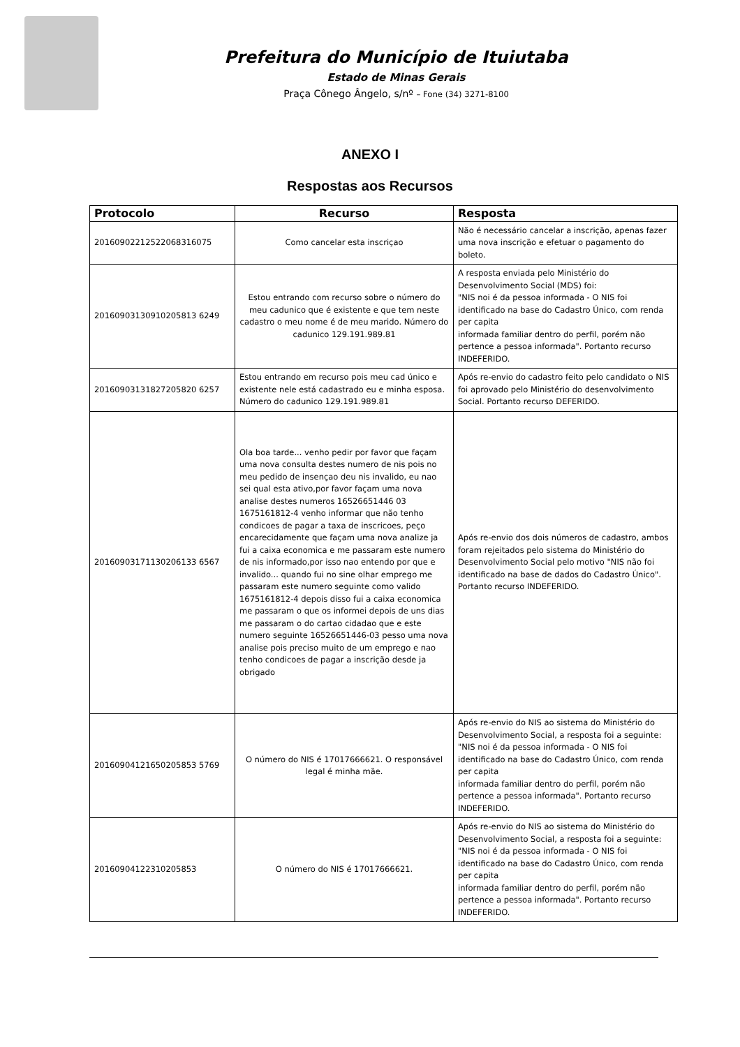Prefeitura do Município de Ituiutaba
Estado de Minas Gerais
Praça Cônego Ângelo, s/nº – Fone (34) 3271-8100
ANEXO I
Respostas aos Recursos
| Protocolo | Recurso | Resposta |
| --- | --- | --- |
| 20160902212522068316075 | Como cancelar esta inscriçao | Não é necessário cancelar a inscrição, apenas fazer uma nova inscrição e efetuar o pagamento do boleto. |
| 20160903130910205813 6249 | Estou entrando com recurso sobre o número do meu cadunico que é existente e que tem neste cadastro o meu nome é de meu marido. Número do cadunico 129.191.989.81 | A resposta enviada pelo Ministério do Desenvolvimento Social (MDS) foi: "NIS noi é da pessoa informada - O NIS foi identificado na base do Cadastro Único, com renda per capita informada familiar dentro do perfil, porém não pertence a pessoa informada". Portanto recurso INDEFERIDO. |
| 20160903131827205820 6257 | Estou entrando em recurso pois meu cad único e existente nele está cadastrado eu e minha esposa. Número do cadunico 129.191.989.81 | Após re-envio do cadastro feito pelo candidato o NIS foi aprovado pelo Ministério do desenvolvimento Social. Portanto recurso DEFERIDO. |
| 20160903171130206133 6567 | Ola boa tarde... venho pedir por favor que façam uma nova consulta destes numero de nis pois no meu pedido de insençao deu nis invalido, eu nao sei qual esta ativo,por favor façam uma nova analise destes numeros 16526651446 03 1675161812-4 venho informar que não tenho condicoes de pagar a taxa de inscricoes, peço encarecidamente que façam uma nova analize ja fui a caixa economica e me passaram este numero de nis informado,por isso nao entendo por que e invalido... quando fui no sine olhar emprego me passaram este numero seguinte como valido 1675161812-4 depois disso fui a caixa economica me passaram o que os informei depois de uns dias me passaram o do cartao cidadao que e este numero seguinte 16526651446-03 pesso uma nova analise pois preciso muito de um emprego e nao tenho condicoes de pagar a inscrição desde ja obrigado | Após re-envio dos dois números de cadastro, ambos foram rejeitados pelo sistema do Ministério do Desenvolvimento Social pelo motivo "NIS não foi identificado na base de dados do Cadastro Único". Portanto recurso INDEFERIDO. |
| 20160904121650205853 5769 | O número do NIS é 17017666621. O responsável legal é minha mãe. | Após re-envio do NIS ao sistema do Ministério do Desenvolvimento Social, a resposta foi a seguinte: "NIS noi é da pessoa informada - O NIS foi identificado na base do Cadastro Único, com renda per capita informada familiar dentro do perfil, porém não pertence a pessoa informada". Portanto recurso INDEFERIDO. |
| 20160904122310205853 | O número do NIS é 17017666621. | Após re-envio do NIS ao sistema do Ministério do Desenvolvimento Social, a resposta foi a seguinte: "NIS noi é da pessoa informada - O NIS foi identificado na base do Cadastro Único, com renda per capita informada familiar dentro do perfil, porém não pertence a pessoa informada". Portanto recurso INDEFERIDO. |